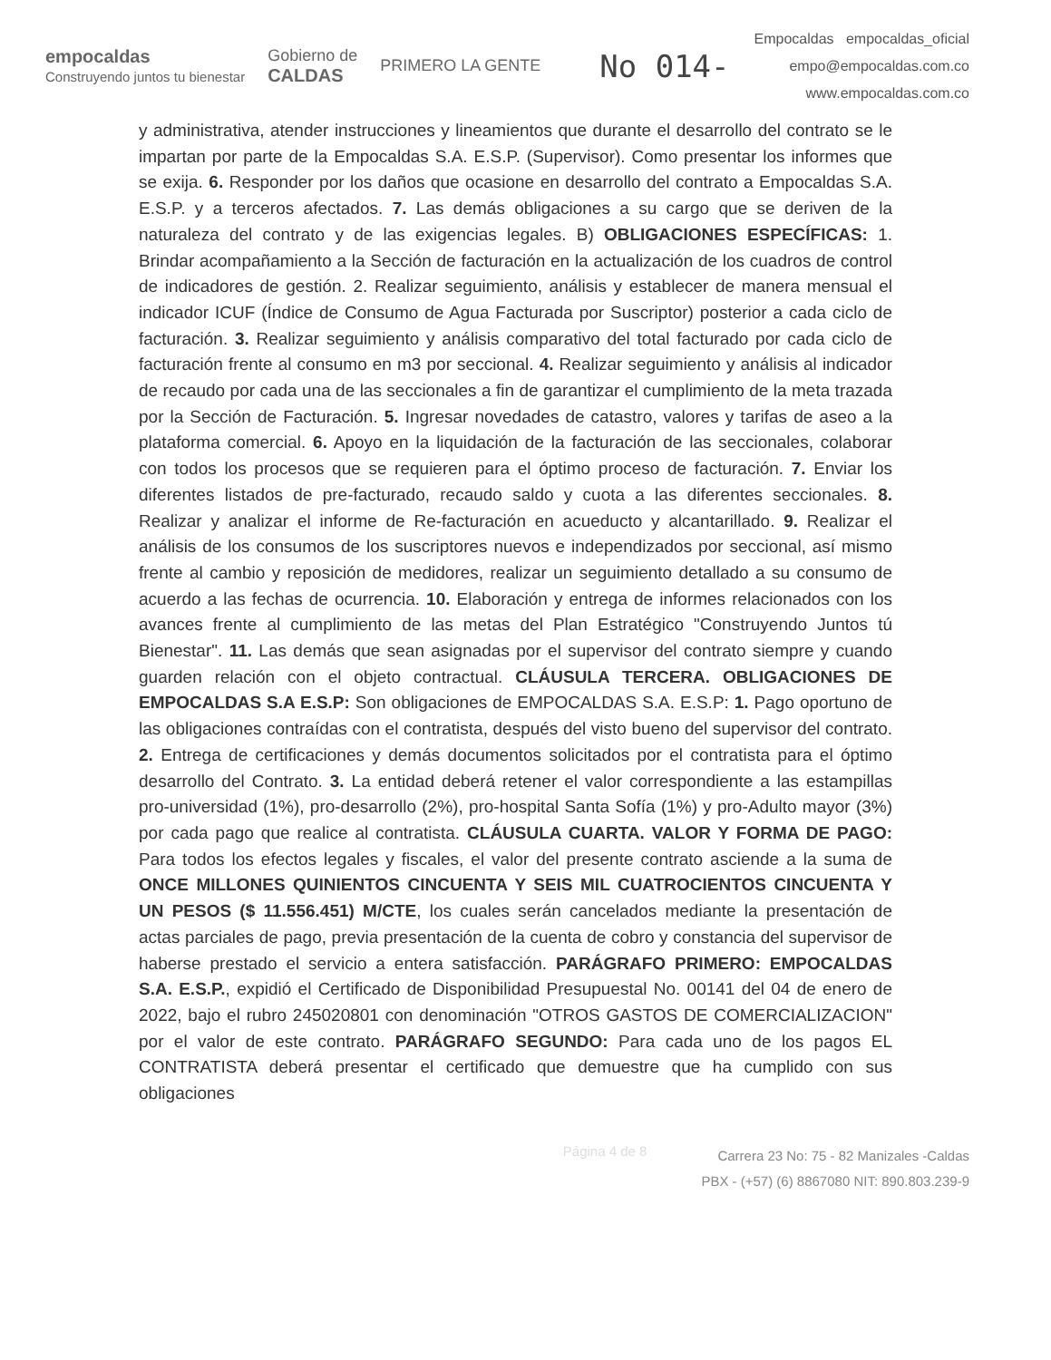empocaldas
Construyendo juntos tu bienestar Gobierno de
CALDAS PRIMERO LA GENTE No 014-
Empocaldas empocaldas_oficial
empo@empocaldas.com.co
www.empocaldas.com.co
y administrativa, atender instrucciones y lineamientos que durante el desarrollo del contrato se le impartan por parte de la Empocaldas S.A. E.S.P. (Supervisor). Como presentar los informes que se exija. 6. Responder por los daños que ocasione en desarrollo del contrato a Empocaldas S.A. E.S.P. y a terceros afectados. 7. Las demás obligaciones a su cargo que se deriven de la naturaleza del contrato y de las exigencias legales. B) OBLIGACIONES ESPECÍFICAS: 1. Brindar acompañamiento a la Sección de facturación en la actualización de los cuadros de control de indicadores de gestión. 2. Realizar seguimiento, análisis y establecer de manera mensual el indicador ICUF (Índice de Consumo de Agua Facturada por Suscriptor) posterior a cada ciclo de facturación. 3. Realizar seguimiento y análisis comparativo del total facturado por cada ciclo de facturación frente al consumo en m3 por seccional. 4. Realizar seguimiento y análisis al indicador de recaudo por cada una de las seccionales a fin de garantizar el cumplimiento de la meta trazada por la Sección de Facturación. 5. Ingresar novedades de catastro, valores y tarifas de aseo a la plataforma comercial. 6. Apoyo en la liquidación de la facturación de las seccionales, colaborar con todos los procesos que se requieren para el óptimo proceso de facturación. 7. Enviar los diferentes listados de pre-facturado, recaudo saldo y cuota a las diferentes seccionales. 8. Realizar y analizar el informe de Re-facturación en acueducto y alcantarillado. 9. Realizar el análisis de los consumos de los suscriptores nuevos e independizados por seccional, así mismo frente al cambio y reposición de medidores, realizar un seguimiento detallado a su consumo de acuerdo a las fechas de ocurrencia. 10. Elaboración y entrega de informes relacionados con los avances frente al cumplimiento de las metas del Plan Estratégico "Construyendo Juntos tú Bienestar". 11. Las demás que sean asignadas por el supervisor del contrato siempre y cuando guarden relación con el objeto contractual. CLÁUSULA TERCERA. OBLIGACIONES DE EMPOCALDAS S.A E.S.P: Son obligaciones de EMPOCALDAS S.A. E.S.P: 1. Pago oportuno de las obligaciones contraídas con el contratista, después del visto bueno del supervisor del contrato. 2. Entrega de certificaciones y demás documentos solicitados por el contratista para el óptimo desarrollo del Contrato. 3. La entidad deberá retener el valor correspondiente a las estampillas pro-universidad (1%), pro-desarrollo (2%), pro-hospital Santa Sofía (1%) y pro-Adulto mayor (3%) por cada pago que realice al contratista. CLÁUSULA CUARTA. VALOR Y FORMA DE PAGO: Para todos los efectos legales y fiscales, el valor del presente contrato asciende a la suma de ONCE MILLONES QUINIENTOS CINCUENTA Y SEIS MIL CUATROCIENTOS CINCUENTA Y UN PESOS ($ 11.556.451) M/CTE, los cuales serán cancelados mediante la presentación de actas parciales de pago, previa presentación de la cuenta de cobro y constancia del supervisor de haberse prestado el servicio a entera satisfacción. PARÁGRAFO PRIMERO: EMPOCALDAS S.A. E.S.P., expidió el Certificado de Disponibilidad Presupuestal No. 00141 del 04 de enero de 2022, bajo el rubro 245020801 con denominación "OTROS GASTOS DE COMERCIALIZACION" por el valor de este contrato. PARÁGRAFO SEGUNDO: Para cada uno de los pagos EL CONTRATISTA deberá presentar el certificado que demuestre que ha cumplido con sus obligaciones
Página 4 de 8
Carrera 23 No: 75 - 82 Manizales -Caldas
PBX - (+57) (6) 8867080 NIT: 890.803.239-9